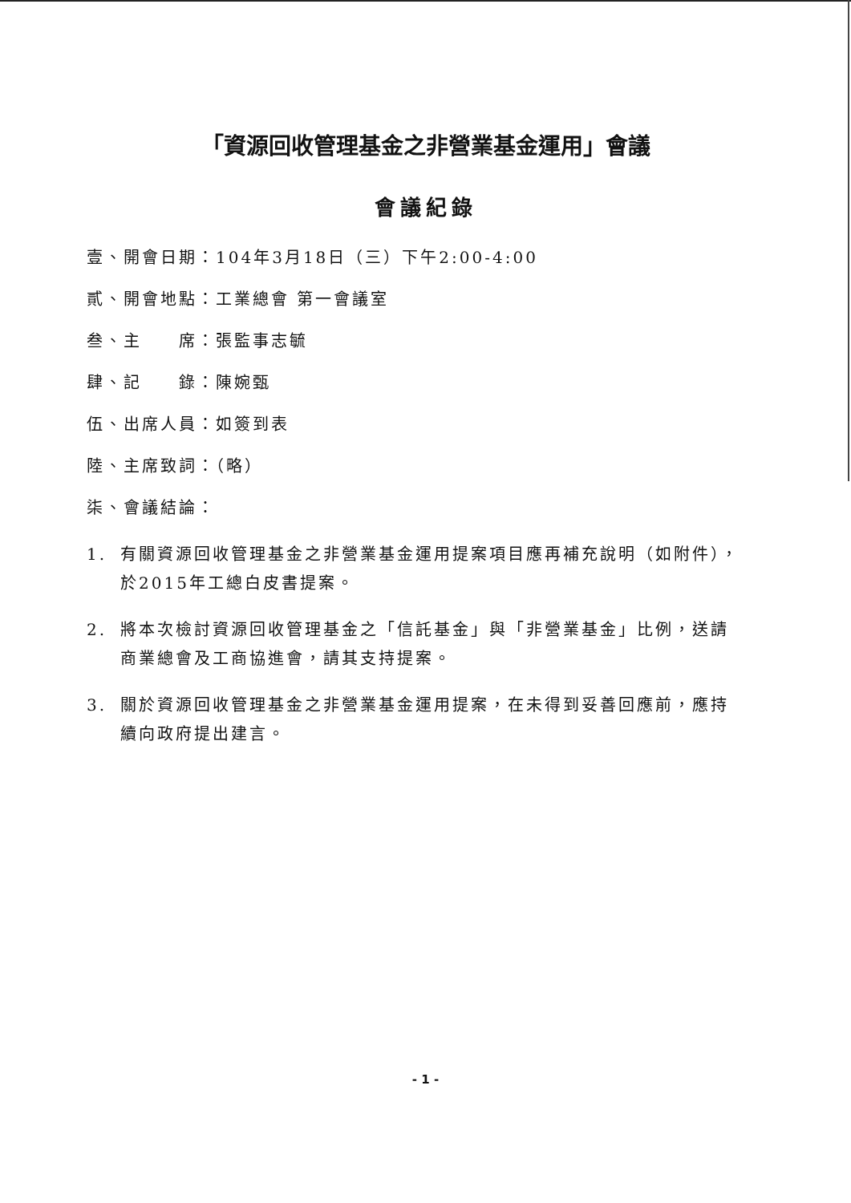「資源回收管理基金之非營業基金運用」會議
會議紀錄
壹、開會日期：104年3月18日（三）下午2:00-4:00
貳、開會地點：工業總會 第一會議室
叁、主　　席：張監事志毓
肆、記　　錄：陳婉甄
伍、出席人員：如簽到表
陸、主席致詞：（略）
柒、會議結論：
1. 有關資源回收管理基金之非營業基金運用提案項目應再補充說明（如附件），於2015年工總白皮書提案。
2. 將本次檢討資源回收管理基金之「信託基金」與「非營業基金」比例，送請商業總會及工商協進會，請其支持提案。
3. 關於資源回收管理基金之非營業基金運用提案，在未得到妥善回應前，應持續向政府提出建言。
- 1 -